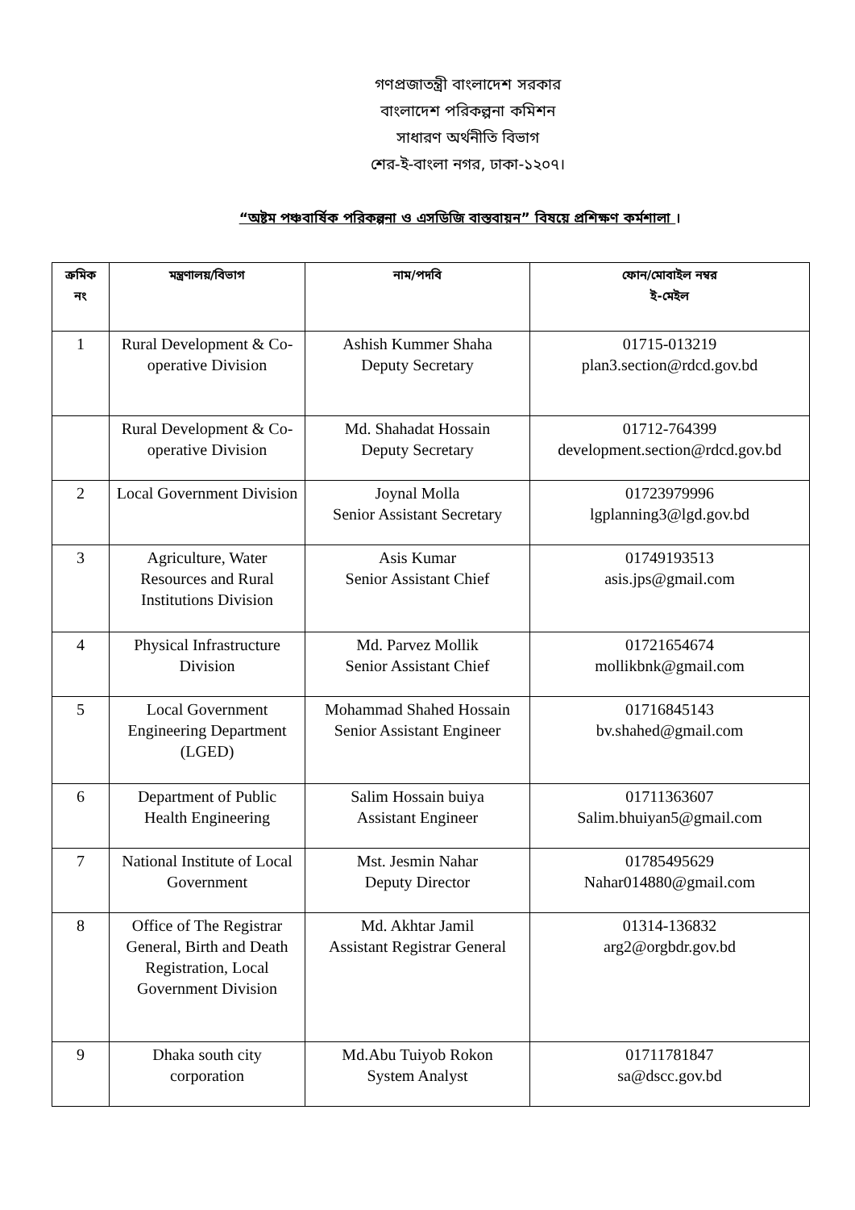গণপ্রজাতন্ত্রী বাংলাদেশ সরকার
বাংলাদেশ পরিকল্পনা কমিশন
সাধারণ অর্থনীতি বিভাগ
শের-ই-বাংলা নগর, ঢাকা-১২০৭।
“অষ্টম পঞ্চবার্ষিক পরিকল্পনা ও এসডিজি বাস্তবায়ন” বিষয়ে প্রশিক্ষণ কর্মশালা ।
| ক্রমিক নং | মন্ত্রণালয়/বিভাগ | নাম/পদবি | ফোন/মোবাইল নম্বর ই-মেইল |
| --- | --- | --- | --- |
| 1 | Rural Development & Co-operative Division | Ashish Kummer Shaha Deputy Secretary | 01715-013219 plan3.section@rdcd.gov.bd |
| | Rural Development & Co-operative Division | Md. Shahadat Hossain Deputy Secretary | 01712-764399 development.section@rdcd.gov.bd |
| 2 | Local Government Division | Joynal Molla Senior Assistant Secretary | 01723979996 lgplanning3@lgd.gov.bd |
| 3 | Agriculture, Water Resources and Rural Institutions Division | Asis Kumar Senior Assistant Chief | 01749193513 asis.jps@gmail.com |
| 4 | Physical Infrastructure Division | Md. Parvez Mollik Senior Assistant Chief | 01721654674 mollikbnk@gmail.com |
| 5 | Local Government Engineering Department (LGED) | Mohammad Shahed Hossain Senior Assistant Engineer | 01716845143 bv.shahed@gmail.com |
| 6 | Department of Public Health Engineering | Salim Hossain buiya Assistant Engineer | 01711363607 Salim.bhuiyan5@gmail.com |
| 7 | National Institute of Local Government | Mst. Jesmin Nahar Deputy Director | 01785495629 Nahar014880@gmail.com |
| 8 | Office of The Registrar General, Birth and Death Registration, Local Government Division | Md. Akhtar Jamil Assistant Registrar General | 01314-136832 arg2@orgbdr.gov.bd |
| 9 | Dhaka south city corporation | Md.Abu Tuiyob Rokon System Analyst | 01711781847 sa@dscc.gov.bd |